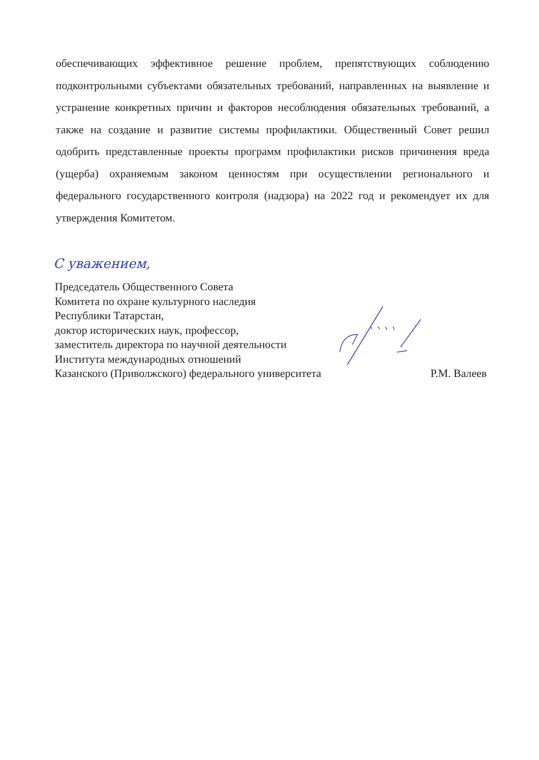обеспечивающих эффективное решение проблем, препятствующих соблюдению подконтрольными субъектами обязательных требований, направленных на выявление и устранение конкретных причин и факторов несоблюдения обязательных требований, а также на создание и развитие системы профилактики. Общественный Совет решил одобрить представленные проекты программ профилактики рисков причинения вреда (ущерба) охраняемым законом ценностям при осуществлении регионального и федерального государственного контроля (надзора) на 2022 год и рекомендует их для утверждения Комитетом.
С уважением,
Председатель Общественного Совета
Комитета по охране культурного наследия
Республики Татарстан,
доктор исторических наук, профессор,
заместитель директора по научной деятельности
Института международных отношений
Казанского (Приволжского) федерального университета Р.М. Валеев